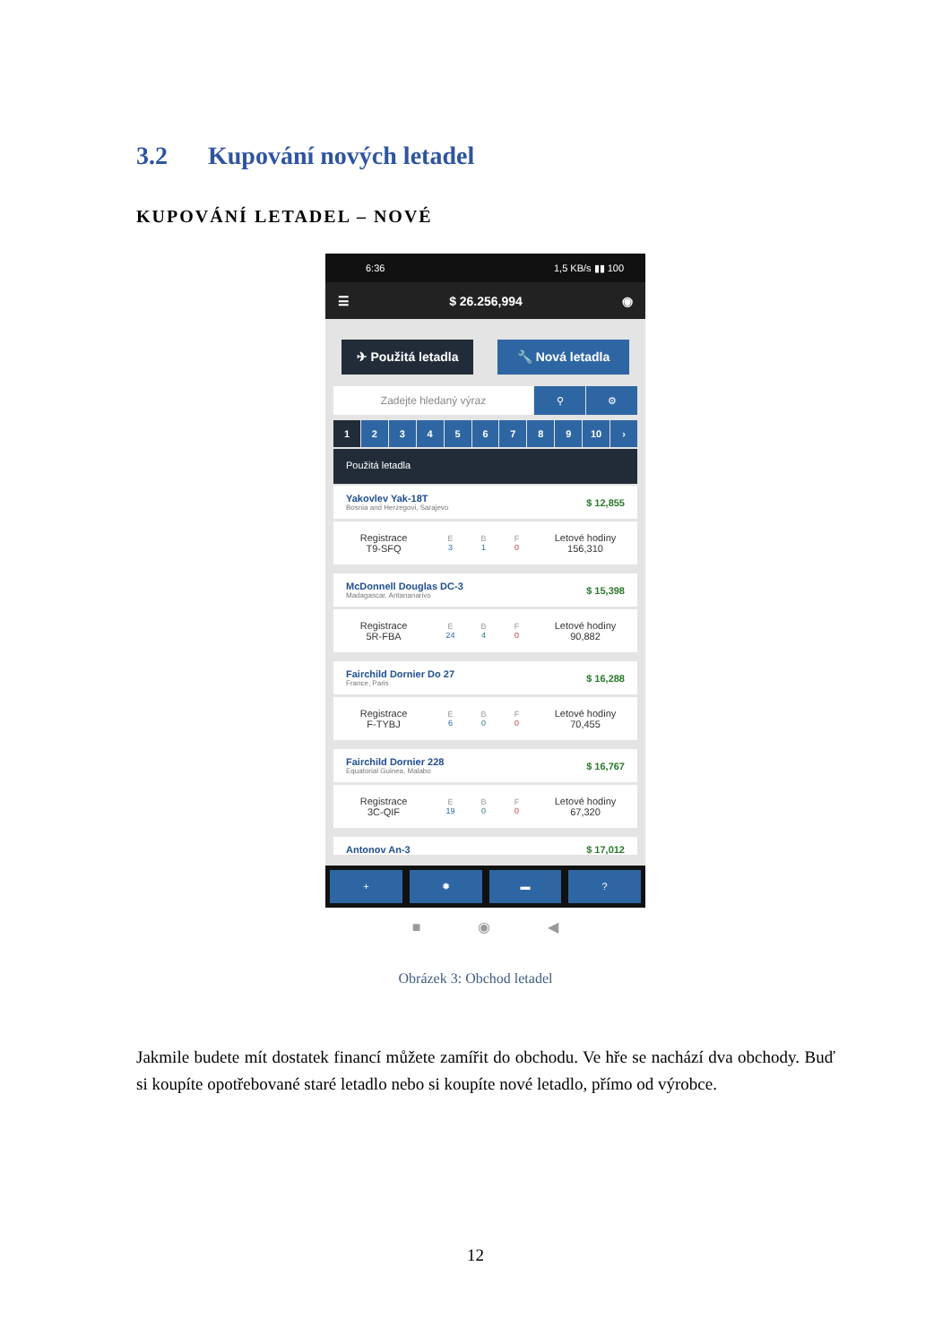3.2 Kupování nových letadel
KUPOVÁNÍ LETADEL – NOVÉ
6:36 1,5 KB/s ▮▮ 100
☰ $ 26.256,994 ◉
✈ Použitá letadla 🔧 Nová letadla
Zadejte hledaný výraz ⚲ ⚙
1 2 3 4 5 6 7 8 9 10 ›
Použitá letadla
Yakovlev Yak-18T
Bosnia and Herzegovi, Sarajevo
$ 12,855
Registrace
T9-SFQ
E
3
B
1
F
0
Letové hodiny
156,310
McDonnell Douglas DC-3
Madagascar, Antananarivo
$ 15,398
Registrace
5R-FBA
E
24
B
4
F
0
Letové hodiny
90,882
Fairchild Dornier Do 27
France, Paris
$ 16,288
Registrace
F-TYBJ
E
6
B
0
F
0
Letové hodiny
70,455
Fairchild Dornier 228
Equatorial Guinea, Malabo
$ 16,767
Registrace
3C-QIF
E
19
B
0
F
0
Letové hodiny
67,320
Antonov An-3 $ 17,012
+ ✹ ▬ ?
■ ◉ ◀
Obrázek 3: Obchod letadel
Jakmile budete mít dostatek financí můžete zamířit do obchodu. Ve hře se nachází dva obchody. Buď si koupíte opotřebované staré letadlo nebo si koupíte nové letadlo, přímo od výrobce.
12